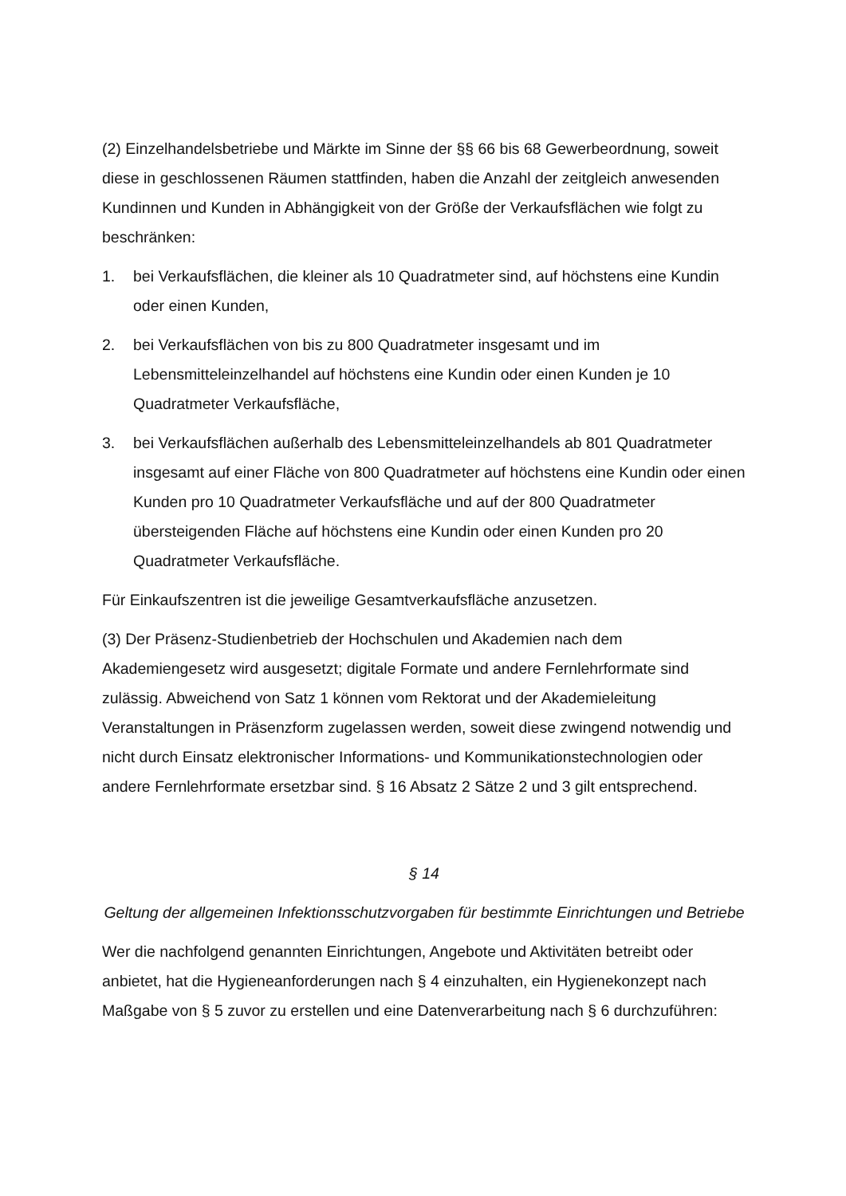(2) Einzelhandelsbetriebe und Märkte im Sinne der §§ 66 bis 68 Gewerbeordnung, soweit diese in geschlossenen Räumen stattfinden, haben die Anzahl der zeitgleich anwesenden Kundinnen und Kunden in Abhängigkeit von der Größe der Verkaufsflächen wie folgt zu beschränken:
1. bei Verkaufsflächen, die kleiner als 10 Quadratmeter sind, auf höchstens eine Kundin oder einen Kunden,
2. bei Verkaufsflächen von bis zu 800 Quadratmeter insgesamt und im Lebensmitteleinzelhandel auf höchstens eine Kundin oder einen Kunden je 10 Quadratmeter Verkaufsfläche,
3. bei Verkaufsflächen außerhalb des Lebensmitteleinzelhandels ab 801 Quadratmeter insgesamt auf einer Fläche von 800 Quadratmeter auf höchstens eine Kundin oder einen Kunden pro 10 Quadratmeter Verkaufsfläche und auf der 800 Quadratmeter übersteigenden Fläche auf höchstens eine Kundin oder einen Kunden pro 20 Quadratmeter Verkaufsfläche.
Für Einkaufszentren ist die jeweilige Gesamtverkaufsfläche anzusetzen.
(3) Der Präsenz-Studienbetrieb der Hochschulen und Akademien nach dem Akademiengesetz wird ausgesetzt; digitale Formate und andere Fernlehrformate sind zulässig. Abweichend von Satz 1 können vom Rektorat und der Akademieleitung Veranstaltungen in Präsenzform zugelassen werden, soweit diese zwingend notwendig und nicht durch Einsatz elektronischer Informations- und Kommunikationstechnologien oder andere Fernlehrformate ersetzbar sind. § 16 Absatz 2 Sätze 2 und 3 gilt entsprechend.
§ 14
Geltung der allgemeinen Infektionsschutzvorgaben für bestimmte Einrichtungen und Betriebe
Wer die nachfolgend genannten Einrichtungen, Angebote und Aktivitäten betreibt oder anbietet, hat die Hygieneanforderungen nach § 4 einzuhalten, ein Hygienekonzept nach Maßgabe von § 5 zuvor zu erstellen und eine Datenverarbeitung nach § 6 durchzuführen: